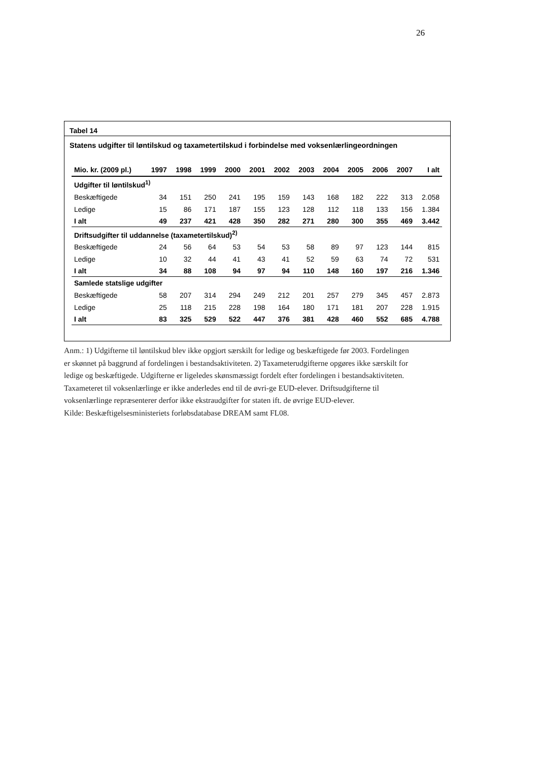26
Tabel 14
Statens udgifter til løntilskud og taxametertilskud i forbindelse med voksenlærlingeordningen
| Mio. kr. (2009 pl.) | 1997 | 1998 | 1999 | 2000 | 2001 | 2002 | 2003 | 2004 | 2005 | 2006 | 2007 | I alt |
| --- | --- | --- | --- | --- | --- | --- | --- | --- | --- | --- | --- | --- |
| Udgifter til løntilskud<sup>1)</sup> | | | | | | | | | | | | |
| Beskæftigede | 34 | 151 | 250 | 241 | 195 | 159 | 143 | 168 | 182 | 222 | 313 | 2.058 |
| Ledige | 15 | 86 | 171 | 187 | 155 | 123 | 128 | 112 | 118 | 133 | 156 | 1.384 |
| I alt | 49 | 237 | 421 | 428 | 350 | 282 | 271 | 280 | 300 | 355 | 469 | 3.442 |
| Driftsudgifter til uddannelse (taxametertilskud)<sup>2)</sup> | | | | | | | | | | | | |
| Beskæftigede | 24 | 56 | 64 | 53 | 54 | 53 | 58 | 89 | 97 | 123 | 144 | 815 |
| Ledige | 10 | 32 | 44 | 41 | 43 | 41 | 52 | 59 | 63 | 74 | 72 | 531 |
| I alt | 34 | 88 | 108 | 94 | 97 | 94 | 110 | 148 | 160 | 197 | 216 | 1.346 |
| Samlede statslige udgifter | | | | | | | | | | | | |
| Beskæftigede | 58 | 207 | 314 | 294 | 249 | 212 | 201 | 257 | 279 | 345 | 457 | 2.873 |
| Ledige | 25 | 118 | 215 | 228 | 198 | 164 | 180 | 171 | 181 | 207 | 228 | 1.915 |
| I alt | 83 | 325 | 529 | 522 | 447 | 376 | 381 | 428 | 460 | 552 | 685 | 4.788 |
Anm.: 1) Udgifterne til løntilskud blev ikke opgjort særskilt for ledige og beskæftigede før 2003. Fordelingen er skønnet på baggrund af fordelingen i bestandsaktiviteten. 2) Taxameterudgifterne opgøres ikke særskilt for ledige og beskæftigede. Udgifterne er ligeledes skønsmæssigt fordelt efter fordelingen i bestandsaktiviteten. Taxameteret til voksenlærlinge er ikke anderledes end til de øvri-ge EUD-elever. Driftsudgifterne til voksenlærlinge repræsenterer derfor ikke ekstraudgifter for staten ift. de øvrige EUD-elever.
Kilde: Beskæftigelsesministeriets forløbsdatabase DREAM samt FL08.